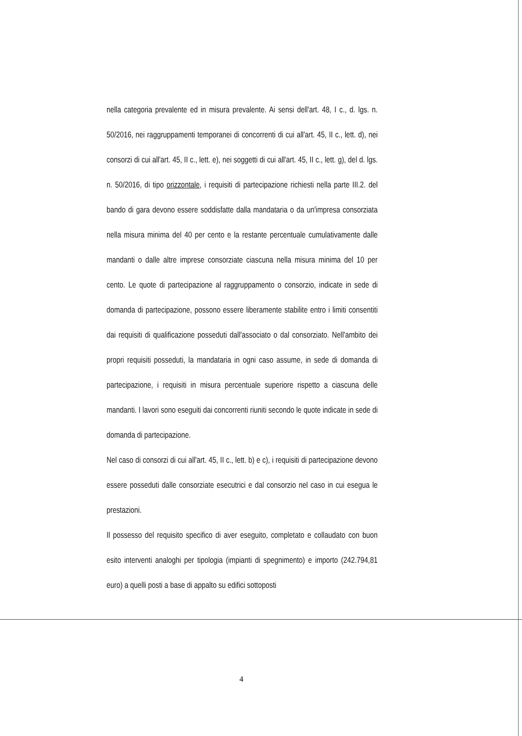nella categoria prevalente ed in misura prevalente. Ai sensi dell'art. 48, I c., d. lgs. n. 50/2016, nei raggruppamenti temporanei di concorrenti di cui all'art. 45, II c., lett. d), nei consorzi di cui all'art. 45, II c., lett. e), nei soggetti di cui all'art. 45, II c., lett. g), del d. lgs. n. 50/2016, di tipo orizzontale, i requisiti di partecipazione richiesti nella parte III.2. del bando di gara devono essere soddisfatte dalla mandataria o da un'impresa consorziata nella misura minima del 40 per cento e la restante percentuale cumulativamente dalle mandanti o dalle altre imprese consorziate ciascuna nella misura minima del 10 per cento. Le quote di partecipazione al raggruppamento o consorzio, indicate in sede di domanda di partecipazione, possono essere liberamente stabilite entro i limiti consentiti dai requisiti di qualificazione posseduti dall'associato o dal consorziato. Nell'ambito dei propri requisiti posseduti, la mandataria in ogni caso assume, in sede di domanda di partecipazione, i requisiti in misura percentuale superiore rispetto a ciascuna delle mandanti. I lavori sono eseguiti dai concorrenti riuniti secondo le quote indicate in sede di domanda di partecipazione.
Nel caso di consorzi di cui all'art. 45, II c., lett. b) e c), i requisiti di partecipazione devono essere posseduti dalle consorziate esecutrici e dal consorzio nel caso in cui esegua le prestazioni.
Il possesso del requisito specifico di aver eseguito, completato e collaudato con buon esito interventi analoghi per tipologia (impianti di spegnimento) e importo (242.794,81 euro) a quelli posti a base di appalto su edifici sottoposti
4